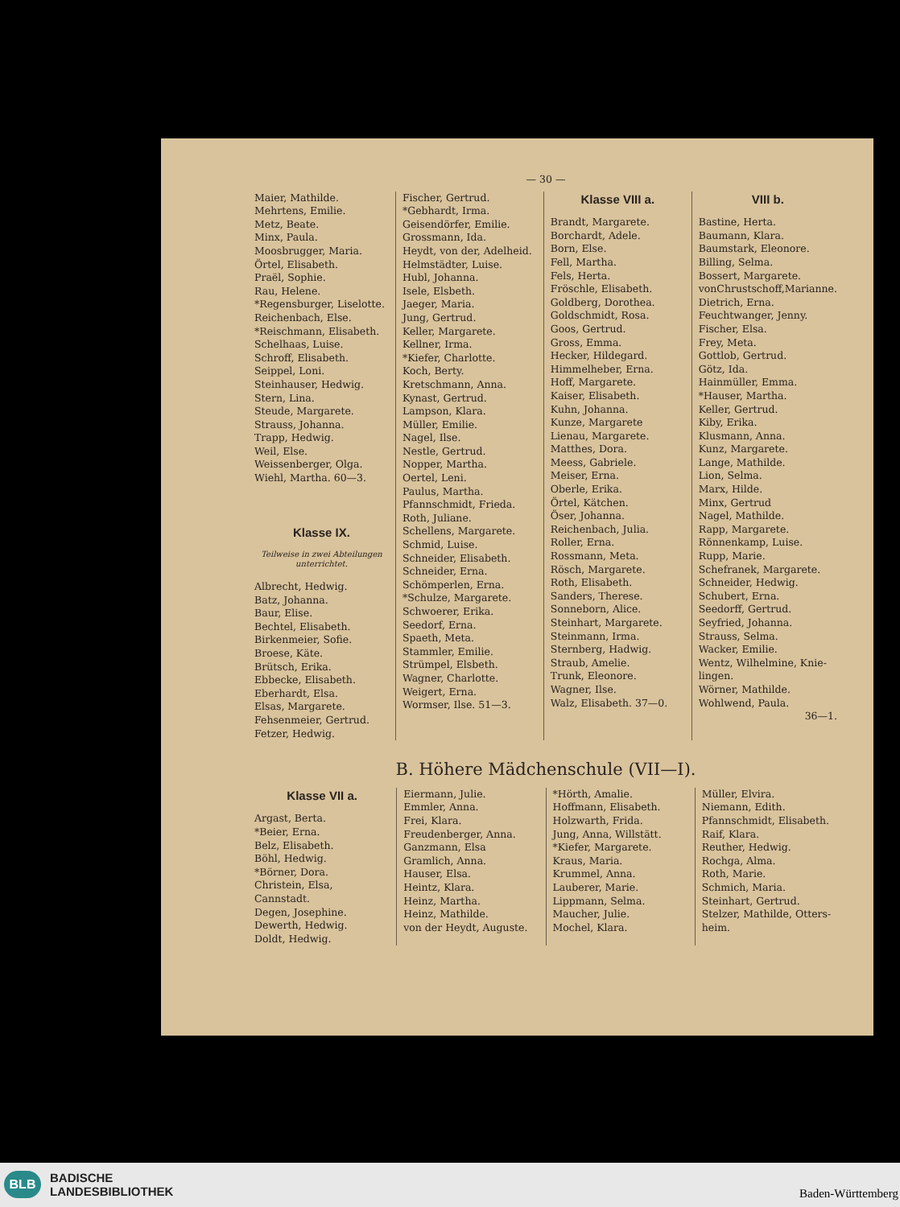— 30 —
Maier, Mathilde.
Mehrtens, Emilie.
Metz, Beate.
Minx, Paula.
Moosbrugger, Maria.
Örtel, Elisabeth.
Praël, Sophie.
Rau, Helene.
*Regensburger, Liselotte.
Reichenbach, Else.
*Reischmann, Elisabeth.
Schelhaas, Luise.
Schroff, Elisabeth.
Seippel, Loni.
Steinhauser, Hedwig.
Stern, Lina.
Steude, Margarete.
Strauss, Johanna.
Trapp, Hedwig.
Weil, Else.
Weissenberger, Olga.
Wiehl, Martha. 60—3.
Klasse IX.
Teilweise in zwei Abteilungen unterrichtet.
Albrecht, Hedwig.
Batz, Johanna.
Baur, Elise.
Bechtel, Elisabeth.
Birkenmeier, Sofie.
Broese, Käte.
Brütsch, Erika.
Ebbecke, Elisabeth.
Eberhardt, Elsa.
Elsas, Margarete.
Fehsenmeier, Gertrud.
Fetzer, Hedwig.
Fischer, Gertrud.
*Gebhardt, Irma.
Geisendörfer, Emilie.
Grossmann, Ida.
Heydt, von der, Adelheid.
Helmstädter, Luise.
Hubl, Johanna.
Isele, Elsbeth.
Jaeger, Maria.
Jung, Gertrud.
Keller, Margarete.
Kellner, Irma.
*Kiefer, Charlotte.
Koch, Berty.
Kretschmann, Anna.
Kynast, Gertrud.
Lampson, Klara.
Müller, Emilie.
Nagel, Ilse.
Nestle, Gertrud.
Nopper, Martha.
Oertel, Leni.
Paulus, Martha.
Pfannschmidt, Frieda.
Roth, Juliane.
Schellens, Margarete.
Schmid, Luise.
Schneider, Elisabeth.
Schneider, Erna.
Schömperlen, Erna.
*Schulze, Margarete.
Schwoerer, Erika.
Seedorf, Erna.
Spaeth, Meta.
Stammler, Emilie.
Strümpel, Elsbeth.
Wagner, Charlotte.
Weigert, Erna.
Wormser, Ilse. 51—3.
Klasse VIII a.
Brandt, Margarete.
Borchardt, Adele.
Born, Else.
Fell, Martha.
Fels, Herta.
Fröschle, Elisabeth.
Goldberg, Dorothea.
Goldschmidt, Rosa.
Goos, Gertrud.
Gross, Emma.
Hecker, Hildegard.
Himmelheber, Erna.
Hoff, Margarete.
Kaiser, Elisabeth.
Kuhn, Johanna.
Kunze, Margarete
Lienau, Margarete.
Matthes, Dora.
Meess, Gabriele.
Meiser, Erna.
Oberle, Erika.
Örtel, Kätchen.
Öser, Johanna.
Reichenbach, Julia.
Roller, Erna.
Rossmann, Meta.
Rösch, Margarete.
Roth, Elisabeth.
Sanders, Therese.
Sonneborn, Alice.
Steinhart, Margarete.
Steinmann, Irma.
Sternberg, Hadwig.
Straub, Amelie.
Trunk, Eleonore.
Wagner, Ilse.
Walz, Elisabeth. 37—0.
VIII b.
Bastine, Herta.
Baumann, Klara.
Baumstark, Eleonore.
Billing, Selma.
Bossert, Margarete.
vonChrustschoff,Marianne.
Dietrich, Erna.
Feuchtwanger, Jenny.
Fischer, Elsa.
Frey, Meta.
Gottlob, Gertrud.
Götz, Ida.
Hainmüller, Emma.
*Hauser, Martha.
Keller, Gertrud.
Kiby, Erika.
Klusmann, Anna.
Kunz, Margarete.
Lange, Mathilde.
Lion, Selma.
Marx, Hilde.
Minx, Gertrud
Nagel, Mathilde.
Rapp, Margarete.
Rönnenkamp, Luise.
Rupp, Marie.
Schefranek, Margarete.
Schneider, Hedwig.
Schubert, Erna.
Seedorff, Gertrud.
Seyfried, Johanna.
Strauss, Selma.
Wacker, Emilie.
Wentz, Wilhelmine, Knie-lingen.
Wörner, Mathilde.
Wohlwend, Paula.
36—1.
B. Höhere Mädchenschule (VII—I).
Klasse VII a.
Argast, Berta.
*Beier, Erna.
Belz, Elisabeth.
Böhl, Hedwig.
*Börner, Dora.
Christein, Elsa, Cannstadt.
Degen, Josephine.
Dewerth, Hedwig.
Doldt, Hedwig.
Eiermann, Julie.
Emmler, Anna.
Frei, Klara.
Freudenberger, Anna.
Ganzmann, Elsa
Gramlich, Anna.
Hauser, Elsa.
Heintz, Klara.
Heinz, Martha.
Heinz, Mathilde.
von der Heydt, Auguste.
*Hörth, Amalie.
Hoffmann, Elisabeth.
Holzwarth, Frida.
Jung, Anna, Willstätt.
*Kiefer, Margarete.
Kraus, Maria.
Krummel, Anna.
Lauberer, Marie.
Lippmann, Selma.
Maucher, Julie.
Mochel, Klara.
Müller, Elvira.
Niemann, Edith.
Pfannschmidt, Elisabeth.
Raif, Klara.
Reuther, Hedwig.
Rochga, Alma.
Roth, Marie.
Schmich, Maria.
Steinhart, Gertrud.
Stelzer, Mathilde, Otters-heim.
BLB
BADISCHE
LANDESBIBLIOTHEK
Baden-Württemberg